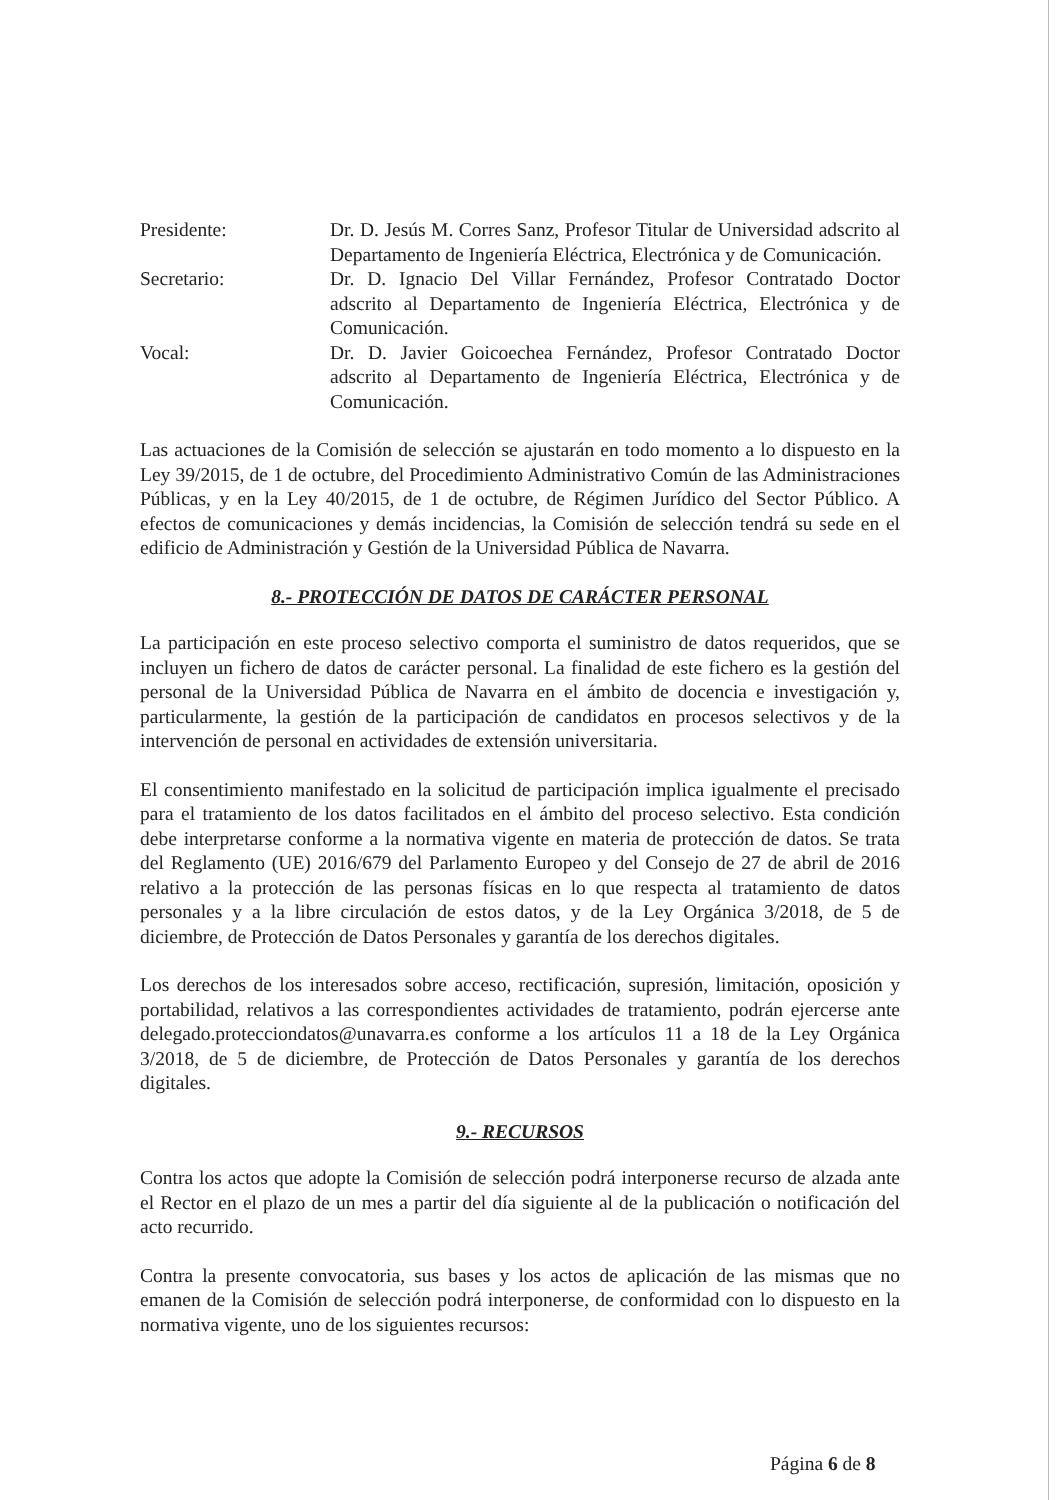Presidente: Dr. D. Jesús M. Corres Sanz, Profesor Titular de Universidad adscrito al Departamento de Ingeniería Eléctrica, Electrónica y de Comunicación.
Secretario: Dr. D. Ignacio Del Villar Fernández, Profesor Contratado Doctor adscrito al Departamento de Ingeniería Eléctrica, Electrónica y de Comunicación.
Vocal: Dr. D. Javier Goicoechea Fernández, Profesor Contratado Doctor adscrito al Departamento de Ingeniería Eléctrica, Electrónica y de Comunicación.
Las actuaciones de la Comisión de selección se ajustarán en todo momento a lo dispuesto en la Ley 39/2015, de 1 de octubre, del Procedimiento Administrativo Común de las Administraciones Públicas, y en la Ley 40/2015, de 1 de octubre, de Régimen Jurídico del Sector Público. A efectos de comunicaciones y demás incidencias, la Comisión de selección tendrá su sede en el edificio de Administración y Gestión de la Universidad Pública de Navarra.
8.- PROTECCIÓN DE DATOS DE CARÁCTER PERSONAL
La participación en este proceso selectivo comporta el suministro de datos requeridos, que se incluyen un fichero de datos de carácter personal. La finalidad de este fichero es la gestión del personal de la Universidad Pública de Navarra en el ámbito de docencia e investigación y, particularmente, la gestión de la participación de candidatos en procesos selectivos y de la intervención de personal en actividades de extensión universitaria.
El consentimiento manifestado en la solicitud de participación implica igualmente el precisado para el tratamiento de los datos facilitados en el ámbito del proceso selectivo. Esta condición debe interpretarse conforme a la normativa vigente en materia de protección de datos. Se trata del Reglamento (UE) 2016/679 del Parlamento Europeo y del Consejo de 27 de abril de 2016 relativo a la protección de las personas físicas en lo que respecta al tratamiento de datos personales y a la libre circulación de estos datos, y de la Ley Orgánica 3/2018, de 5 de diciembre, de Protección de Datos Personales y garantía de los derechos digitales.
Los derechos de los interesados sobre acceso, rectificación, supresión, limitación, oposición y portabilidad, relativos a las correspondientes actividades de tratamiento, podrán ejercerse ante delegado.protecciondatos@unavarra.es conforme a los artículos 11 a 18 de la Ley Orgánica 3/2018, de 5 de diciembre, de Protección de Datos Personales y garantía de los derechos digitales.
9.- RECURSOS
Contra los actos que adopte la Comisión de selección podrá interponerse recurso de alzada ante el Rector en el plazo de un mes a partir del día siguiente al de la publicación o notificación del acto recurrido.
Contra la presente convocatoria, sus bases y los actos de aplicación de las mismas que no emanen de la Comisión de selección podrá interponerse, de conformidad con lo dispuesto en la normativa vigente, uno de los siguientes recursos:
Página 6 de 8